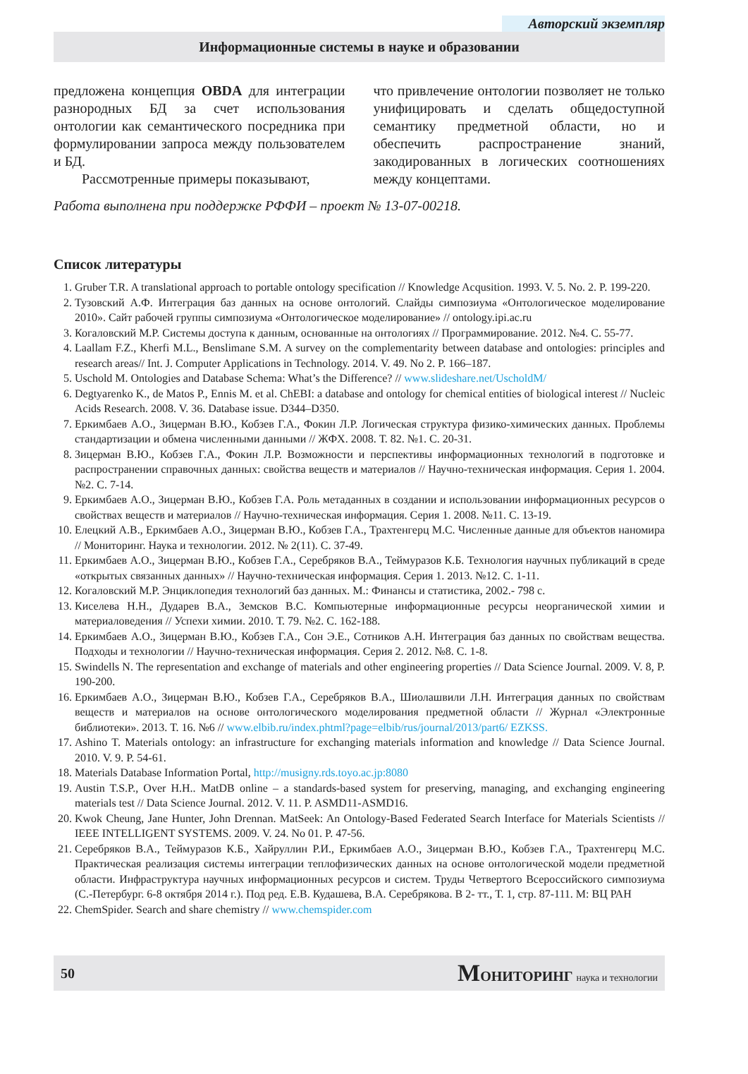Авторский экземпляр
Информационные системы в науке и образовании
предложена концепция OBDA для интеграции разнородных БД за счет использования онтологии как семантического посредника при формулировании запроса между пользователем и БД.
Рассмотренные примеры показывают,
что привлечение онтологии позволяет не только унифицировать и сделать общедоступной семантику предметной области, но и обеспечить распространение знаний, закодированных в логических соотношениях между концептами.
Работа выполнена при поддержке РФФИ – проект № 13-07-00218.
Список литературы
1. Gruber T.R. A translational approach to portable ontology specification // Knowledge Acqusition. 1993. V. 5. No. 2. P. 199-220.
2. Тузовский А.Ф. Интеграция баз данных на основе онтологий. Слайды симпозиума «Онтологическое моделирование 2010». Сайт рабочей группы симпозиума «Онтологическое моделирование» // ontology.ipi.ac.ru
3. Когаловский М.Р. Системы доступа к данным, основанные на онтологиях // Программирование. 2012. №4. С. 55-77.
4. Laallam F.Z., Kherfi M.L., Benslimane S.M. A survey on the complementarity between database and ontologies: principles and research areas// Int. J. Computer Applications in Technology. 2014. V. 49. No 2. P. 166–187.
5. Uschold M. Ontologies and Database Schema: What’s the Difference? // www.slideshare.net/UscholdM/
6. Degtyarenko K., de Matos P., Ennis M. et al. ChEBI: a database and ontology for chemical entities of biological interest // Nucleic Acids Research. 2008. V. 36. Database issue. D344–D350.
7. Еркимбаев А.О., Зицерман В.Ю., Кобзев Г.А., Фокин Л.Р. Логическая структура физико-химических данных. Проблемы стандартизации и обмена численными данными // ЖФХ. 2008. Т. 82. №1. С. 20-31.
8. Зицерман В.Ю., Кобзев Г.А., Фокин Л.Р. Возможности и перспективы информационных технологий в подготовке и распространении справочных данных: свойства веществ и материалов // Научно-техническая информация. Серия 1. 2004. №2. С. 7-14.
9. Еркимбаев А.О., Зицерман В.Ю., Кобзев Г.А. Роль метаданных в создании и использовании информационных ресурсов о свойствах веществ и материалов // Научно-техническая информация. Серия 1. 2008. №11. С. 13-19.
10. Елецкий А.В., Еркимбаев А.О., Зицерман В.Ю., Кобзев Г.А., Трахтенгерц М.С. Численные данные для объектов наномира // Мониторинг. Наука и технологии. 2012. № 2(11). С. 37-49.
11. Еркимбаев А.О., Зицерман В.Ю., Кобзев Г.А., Серебряков В.А., Теймуразов К.Б. Технология научных публикаций в среде «открытых связанных данных» // Научно-техническая информация. Серия 1. 2013. №12. С. 1-11.
12. Когаловский М.Р. Энциклопедия технологий баз данных. М.: Финансы и статистика, 2002.- 798 с.
13. Киселева Н.Н., Дударев В.А., Земсков В.С. Компьютерные информационные ресурсы неорганической химии и материаловедения // Успехи химии. 2010. Т. 79. №2. С. 162-188.
14. Еркимбаев А.О., Зицерман В.Ю., Кобзев Г.А., Сон Э.Е., Сотников А.Н. Интеграция баз данных по свойствам вещества. Подходы и технологии // Научно-техническая информация. Серия 2. 2012. №8. С. 1-8.
15. Swindells N. The representation and exchange of materials and other engineering properties // Data Science Journal. 2009. V. 8, P. 190-200.
16. Еркимбаев А.О., Зицерман В.Ю., Кобзев Г.А., Серебряков В.А., Шиолашвили Л.Н. Интеграция данных по свойствам веществ и материалов на основе онтологического моделирования предметной области // Журнал «Электронные библиотеки». 2013. Т. 16. №6 // www.elbib.ru/index.phtml?page=elbib/rus/journal/2013/part6/ EZKSS.
17. Ashino T. Materials ontology: an infrastructure for exchanging materials information and knowledge // Data Science Journal. 2010. V. 9. P. 54-61.
18. Materials Database Information Portal, http://musigny.rds.toyo.ac.jp:8080
19. Austin T.S.P., Over H.H.. MatDB online – a standards-based system for preserving, managing, and exchanging engineering materials test // Data Science Journal. 2012. V. 11. P. ASMD11-ASMD16.
20. Kwok Cheung, Jane Hunter, John Drennan. MatSeek: An Ontology-Based Federated Search Interface for Materials Scientists // IEEE INTELLIGENT SYSTEMS. 2009. V. 24. No 01. P. 47-56.
21. Серебряков В.А., Теймуразов К.Б., Хайруллин Р.И., Еркимбаев А.О., Зицерман В.Ю., Кобзев Г.А., Трахтенгерц М.С. Практическая реализация системы интеграции теплофизических данных на основе онтологической модели предметной области. Инфраструктура научных информационных ресурсов и систем. Труды Четвертого Всероссийского симпозиума (С.-Петербург. 6-8 октября 2014 г.). Под ред. Е.В. Кудашева, В.А. Серебрякова. В 2- тт., Т. 1, стр. 87-111. М: ВЦ РАН
22. ChemSpider. Search and share chemistry // www.chemspider.com
50
МОНИТОРИНГ наука и технологии